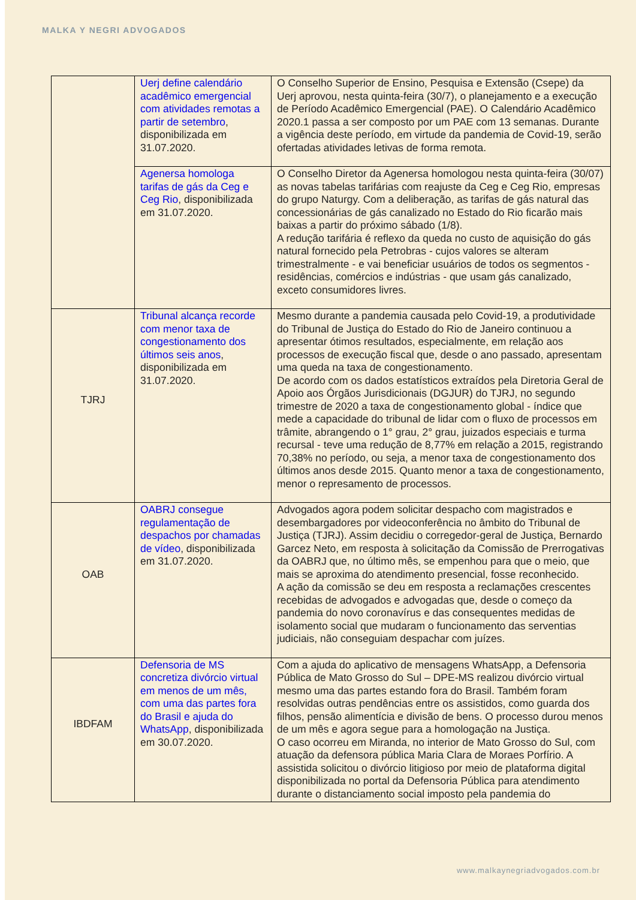MALKA Y NEGRI ADVOGADOS
| | Uerj define calendário acadêmico emergencial com atividades remotas a partir de setembro , disponibilizada em 31.07.2020. | O Conselho Superior de Ensino, Pesquisa e Extensão (Csepe) da Uerj aprovou, nesta quinta-feira (30/7), o planejamento e a execução de Período Acadêmico Emergencial (PAE). O Calendário Acadêmico 2020.1 passa a ser composto por um PAE com 13 semanas. Durante a vigência deste período, em virtude da pandemia de Covid-19, serão ofertadas atividades letivas de forma remota. |
| | Agenersa homologa tarifas de gás da Ceg e Ceg Rio , disponibilizada em 31.07.2020. | O Conselho Diretor da Agenersa homologou nesta quinta-feira (30/07) as novas tabelas tarifárias com reajuste da Ceg e Ceg Rio, empresas do grupo Naturgy. Com a deliberação, as tarifas de gás natural das concessionárias de gás canalizado no Estado do Rio ficarão mais baixas a partir do próximo sábado (1/8). A redução tarifária é reflexo da queda no custo de aquisição do gás natural fornecido pela Petrobras - cujos valores se alteram trimestralmente - e vai beneficiar usuários de todos os segmentos - residências, comércios e indústrias - que usam gás canalizado, exceto consumidores livres. |
| TJRJ | Tribunal alcança recorde com menor taxa de congestionamento dos últimos seis anos , disponibilizada em 31.07.2020. | Mesmo durante a pandemia causada pelo Covid-19, a produtividade do Tribunal de Justiça do Estado do Rio de Janeiro continuou a apresentar ótimos resultados, especialmente, em relação aos processos de execução fiscal que, desde o ano passado, apresentam uma queda na taxa de congestionamento. De acordo com os dados estatísticos extraídos pela Diretoria Geral de Apoio aos Órgãos Jurisdicionais (DGJUR) do TJRJ, no segundo trimestre de 2020 a taxa de congestionamento global - índice que mede a capacidade do tribunal de lidar com o fluxo de processos em trâmite, abrangendo o 1° grau, 2° grau, juizados especiais e turma recursal - teve uma redução de 8,77% em relação a 2015, registrando 70,38% no período, ou seja, a menor taxa de congestionamento dos últimos anos desde 2015. Quanto menor a taxa de congestionamento, menor o represamento de processos. |
| OAB | OABRJ consegue regulamentação de despachos por chamadas de vídeo , disponibilizada em 31.07.2020. | Advogados agora podem solicitar despacho com magistrados e desembargadores por videoconferência no âmbito do Tribunal de Justiça (TJRJ). Assim decidiu o corregedor-geral de Justiça, Bernardo Garcez Neto, em resposta à solicitação da Comissão de Prerrogativas da OABRJ que, no último mês, se empenhou para que o meio, que mais se aproxima do atendimento presencial, fosse reconhecido. A ação da comissão se deu em resposta a reclamações crescentes recebidas de advogados e advogadas que, desde o começo da pandemia do novo coronavírus e das consequentes medidas de isolamento social que mudaram o funcionamento das serventias judiciais, não conseguiam despachar com juízes. |
| IBDFAM | Defensoria de MS concretiza divórcio virtual em menos de um mês, com uma das partes fora do Brasil e ajuda do WhatsApp , disponibilizada em 30.07.2020. | Com a ajuda do aplicativo de mensagens WhatsApp, a Defensoria Pública de Mato Grosso do Sul – DPE-MS realizou divórcio virtual mesmo uma das partes estando fora do Brasil. Também foram resolvidas outras pendências entre os assistidos, como guarda dos filhos, pensão alimentícia e divisão de bens. O processo durou menos de um mês e agora segue para a homologação na Justiça. O caso ocorreu em Miranda, no interior de Mato Grosso do Sul, com atuação da defensora pública Maria Clara de Moraes Porfírio. A assistida solicitou o divórcio litigioso por meio de plataforma digital disponibilizada no portal da Defensoria Pública para atendimento durante o distanciamento social imposto pela pandemia do |
www.malkaynegriadvogados.com.br